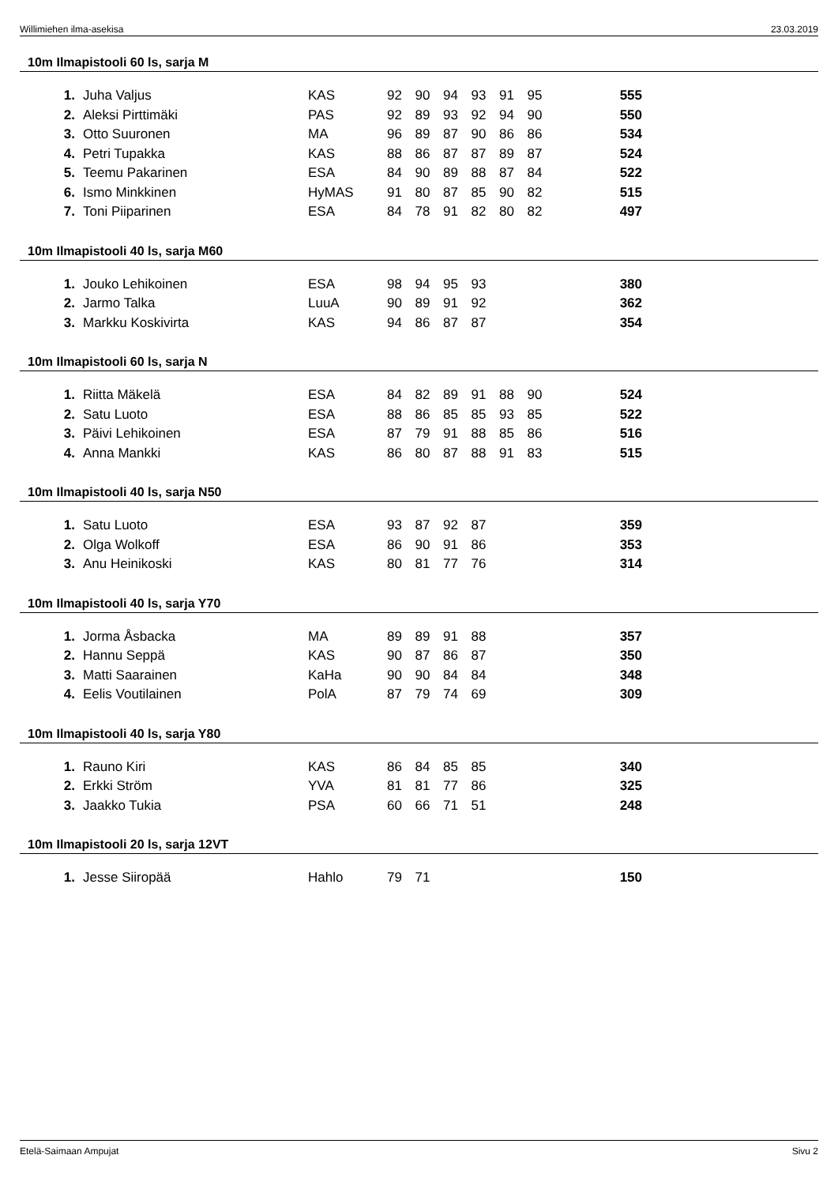Willimiehen ilma-asekisa 23.03.2019
10m Ilmapistooli 60 ls, sarja M
| 1. | Juha Valjus | KAS | 92 | 90 | 94 | 93 | 91 | 95 | 555 |
| 2. | Aleksi Pirttimäki | PAS | 92 | 89 | 93 | 92 | 94 | 90 | 550 |
| 3. | Otto Suuronen | MA | 96 | 89 | 87 | 90 | 86 | 86 | 534 |
| 4. | Petri Tupakka | KAS | 88 | 86 | 87 | 87 | 89 | 87 | 524 |
| 5. | Teemu Pakarinen | ESA | 84 | 90 | 89 | 88 | 87 | 84 | 522 |
| 6. | Ismo Minkkinen | HyMAS | 91 | 80 | 87 | 85 | 90 | 82 | 515 |
| 7. | Toni Piiparinen | ESA | 84 | 78 | 91 | 82 | 80 | 82 | 497 |
10m Ilmapistooli 40 ls, sarja M60
| 1. | Jouko Lehikoinen | ESA | 98 | 94 | 95 | 93 | | | 380 |
| 2. | Jarmo Talka | LuuA | 90 | 89 | 91 | 92 | | | 362 |
| 3. | Markku Koskivirta | KAS | 94 | 86 | 87 | 87 | | | 354 |
10m Ilmapistooli 60 ls, sarja N
| 1. | Riitta Mäkelä | ESA | 84 | 82 | 89 | 91 | 88 | 90 | 524 |
| 2. | Satu Luoto | ESA | 88 | 86 | 85 | 85 | 93 | 85 | 522 |
| 3. | Päivi Lehikoinen | ESA | 87 | 79 | 91 | 88 | 85 | 86 | 516 |
| 4. | Anna Mankki | KAS | 86 | 80 | 87 | 88 | 91 | 83 | 515 |
10m Ilmapistooli 40 ls, sarja N50
| 1. | Satu Luoto | ESA | 93 | 87 | 92 | 87 | | | 359 |
| 2. | Olga Wolkoff | ESA | 86 | 90 | 91 | 86 | | | 353 |
| 3. | Anu Heinikoski | KAS | 80 | 81 | 77 | 76 | | | 314 |
10m Ilmapistooli 40 ls, sarja Y70
| 1. | Jorma Åsbacka | MA | 89 | 89 | 91 | 88 | | | 357 |
| 2. | Hannu Seppä | KAS | 90 | 87 | 86 | 87 | | | 350 |
| 3. | Matti Saarainen | KaHa | 90 | 90 | 84 | 84 | | | 348 |
| 4. | Eelis Voutilainen | PolA | 87 | 79 | 74 | 69 | | | 309 |
10m Ilmapistooli 40 ls, sarja Y80
| 1. | Rauno Kiri | KAS | 86 | 84 | 85 | 85 | | | 340 |
| 2. | Erkki Ström | YVA | 81 | 81 | 77 | 86 | | | 325 |
| 3. | Jaakko Tukia | PSA | 60 | 66 | 71 | 51 | | | 248 |
10m Ilmapistooli 20 ls, sarja 12VT
| 1. | Jesse Siiropää | Hahlo | 79 | 71 | | | | | 150 |
Etelä-Saimaan Ampujat Sivu 2